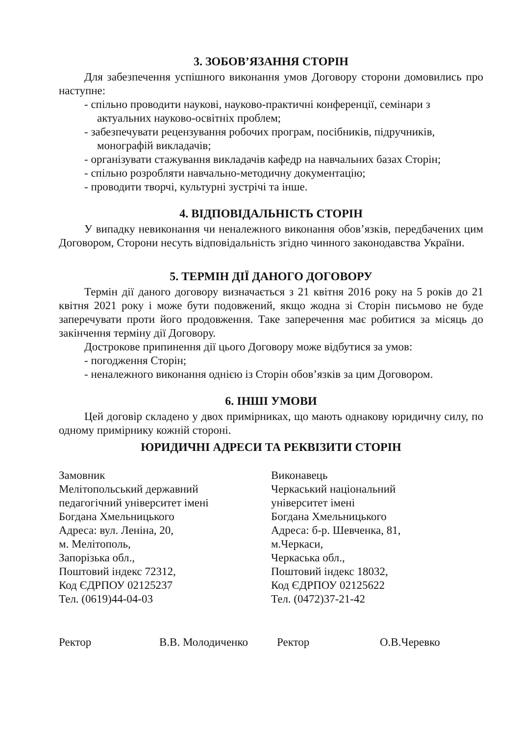3. ЗОБОВ’ЯЗАННЯ СТОРІН
Для забезпечення успішного виконання умов Договору сторони домовились про наступне:
- спільно проводити наукові, науково-практичні конференції, семінари з актуальних науково-освітніх проблем;
- забезпечувати рецензування робочих програм, посібників, підручників, монографій викладачів;
- організувати стажування викладачів кафедр на навчальних базах Сторін;
- спільно розробляти навчально-методичну документацію;
- проводити творчі, культурні зустрічі та інше.
4. ВІДПОВІДАЛЬНІСТЬ СТОРІН
У випадку невиконання чи неналежного виконання обов’язків, передбачених цим Договором, Сторони несуть відповідальність згідно чинного законодавства України.
5. ТЕРМІН ДІЇ ДАНОГО ДОГОВОРУ
Термін дії даного договору визначається з 21 квітня 2016 року на 5 років до 21 квітня 2021 року і може бути подовжений, якщо жодна зі Сторін письмово не буде заперечувати проти його продовження. Таке заперечення має робитися за місяць до закінчення терміну дії Договору.
Дострокове припинення дії цього Договору може відбутися за умов:
- погодження Сторін;
- неналежного виконання однією із Сторін обов’язків за цим Договором.
6. ІНШІ УМОВИ
Цей договір складено у двох примірниках, що мають однакову юридичну силу, по одному примірнику кожній стороні.
ЮРИДИЧНІ АДРЕСИ ТА РЕКВІЗИТИ СТОРІН
Замовник
Мелітопольський державний
педагогічний університет імені
Богдана Хмельницького
Адреса: вул. Леніна, 20,
м. Мелітополь,
Запорізька обл.,
Поштовий індекс 72312,
Код ЄДРПОУ 02125237
Тел. (0619)44-04-03
Виконавець
Черкаський національний
університет імені
Богдана Хмельницького
Адреса: б-р. Шевченка, 81,
м.Черкаси,
Черкаська обл.,
Поштовий індекс 18032,
Код ЄДРПОУ 02125622
Тел. (0472)37-21-42
Ректор В.В. Молодиченко Ректор О.В.Черевко